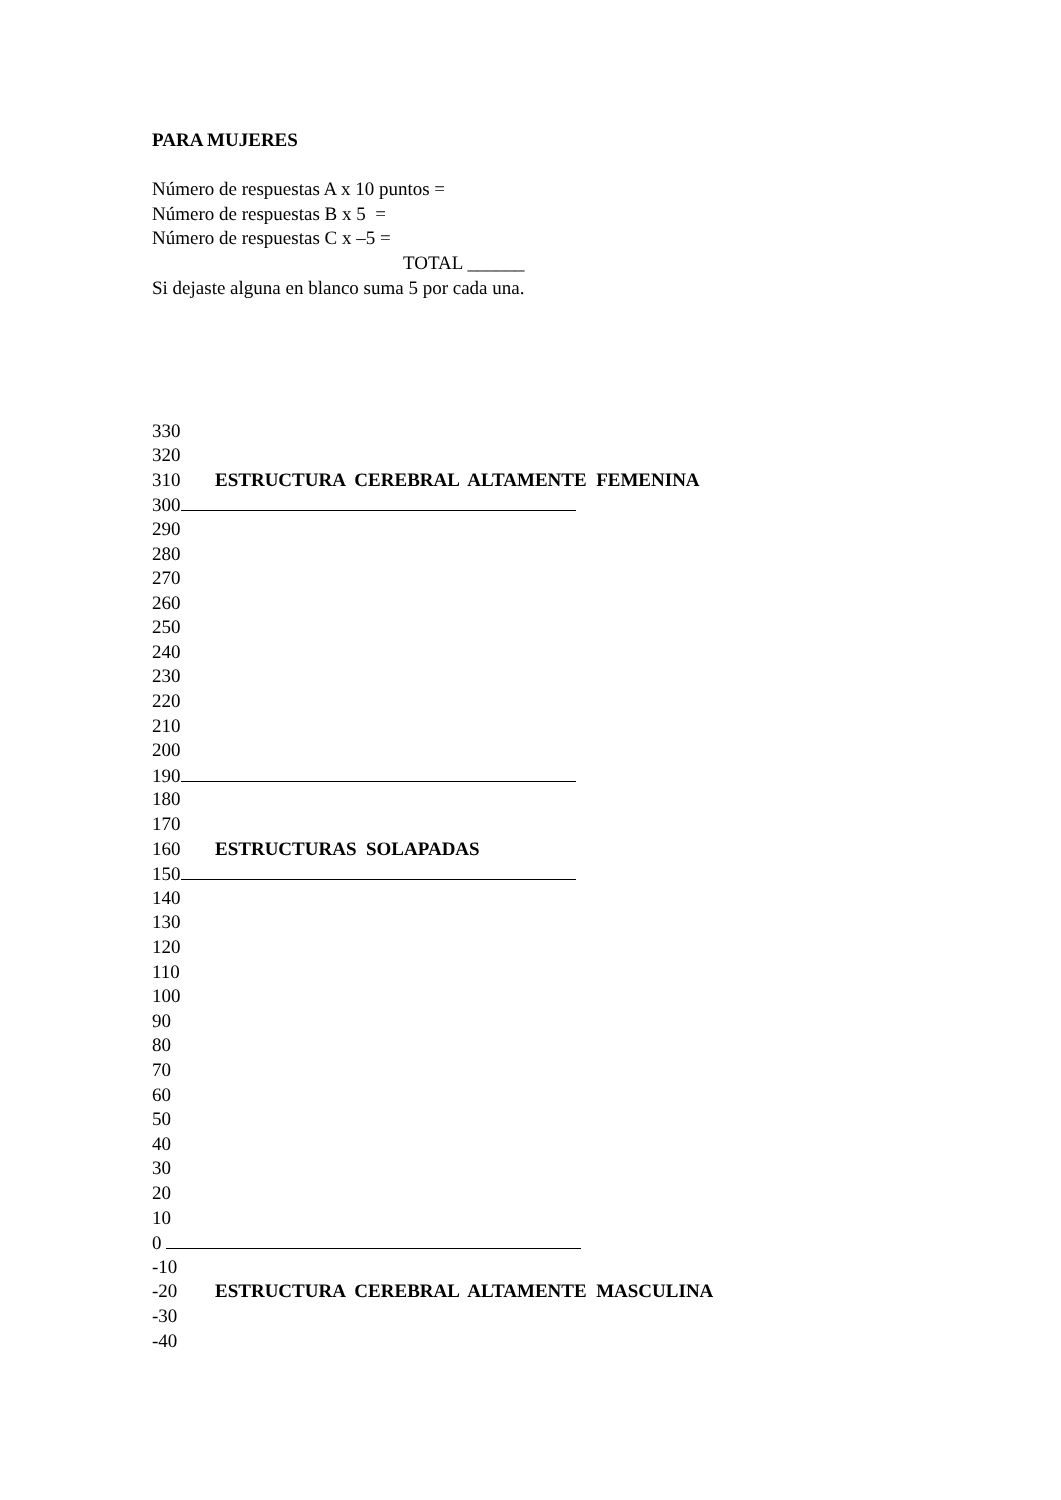PARA MUJERES
Número de respuestas A x 10 puntos =
Número de respuestas B x 5 =
Número de respuestas C x –5 =
TOTAL ______
Si dejaste alguna en blanco suma 5 por cada una.
330
320
310 ESTRUCTURA CEREBRAL ALTAMENTE FEMENINA
300
290
280
270
260
250
240
230
220
210
200
190
180
170
160 ESTRUCTURAS SOLAPADAS
150
140
130
120
110
100
90
80
70
60
50
40
30
20
10
0
-10
-20 ESTRUCTURA CEREBRAL ALTAMENTE MASCULINA
-30
-40